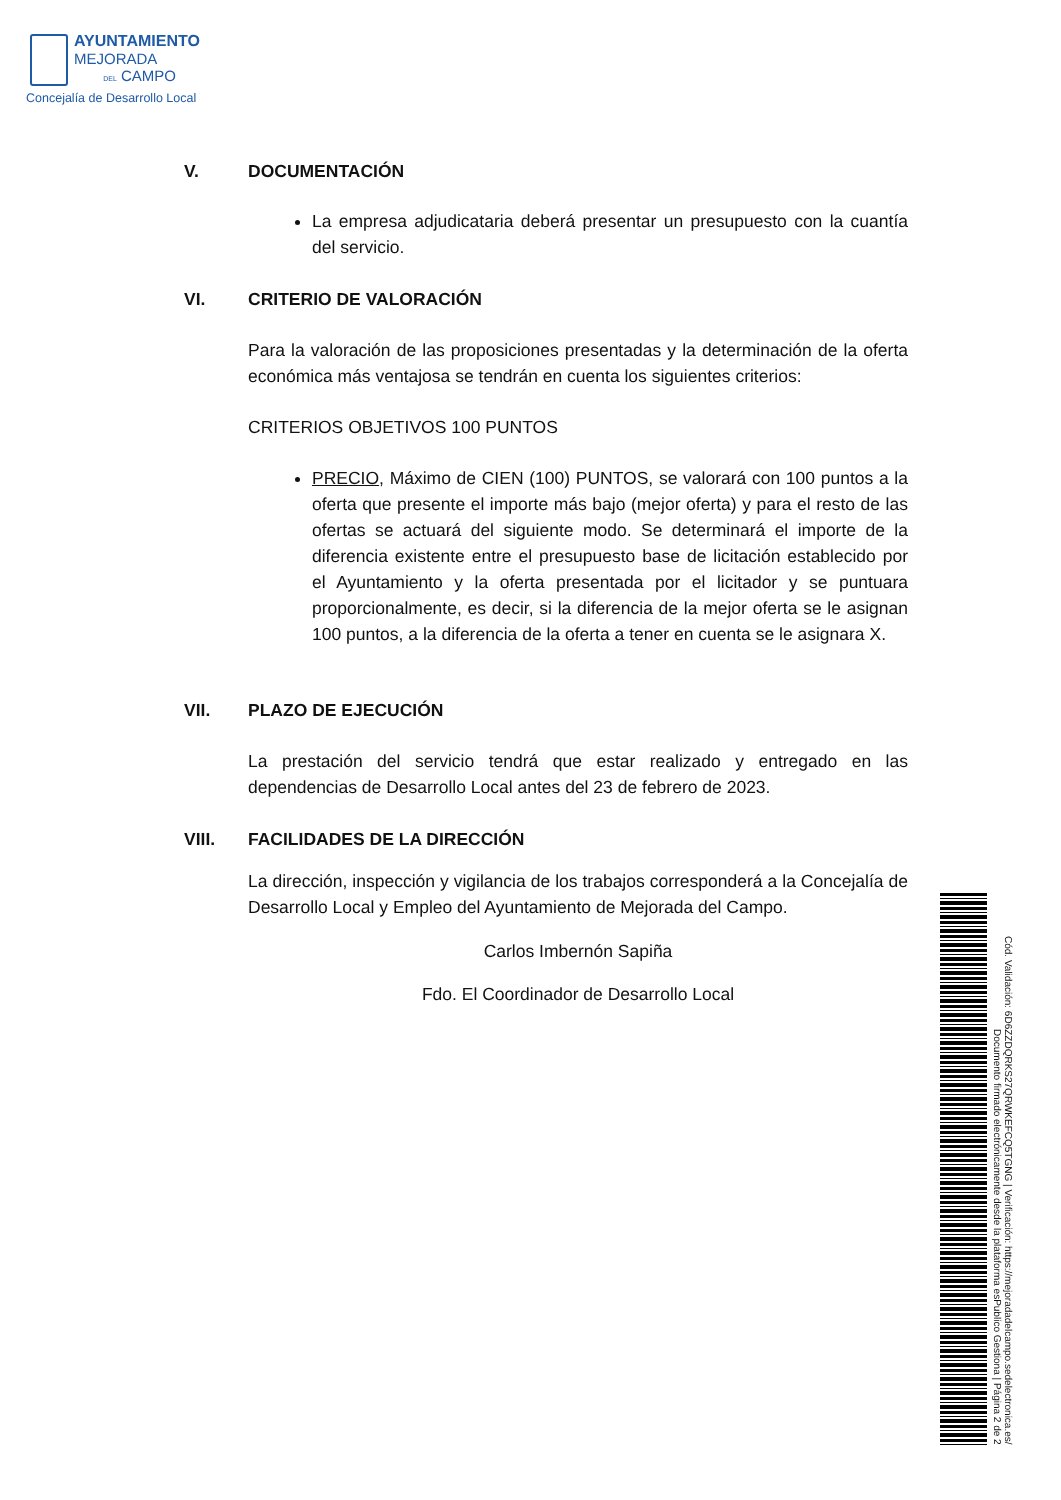AYUNTAMIENTO
MEJORADA
DEL CAMPO
Concejalía de Desarrollo Local
V. DOCUMENTACIÓN
La empresa adjudicataria deberá presentar un presupuesto con la cuantía del servicio.
VI. CRITERIO DE VALORACIÓN
Para la valoración de las proposiciones presentadas y la determinación de la oferta económica más ventajosa se tendrán en cuenta los siguientes criterios:
CRITERIOS OBJETIVOS 100 PUNTOS
PRECIO, Máximo de CIEN (100) PUNTOS, se valorará con 100 puntos a la oferta que presente el importe más bajo (mejor oferta) y para el resto de las ofertas se actuará del siguiente modo. Se determinará el importe de la diferencia existente entre el presupuesto base de licitación establecido por el Ayuntamiento y la oferta presentada por el licitador y se puntuara proporcionalmente, es decir, si la diferencia de la mejor oferta se le asignan 100 puntos, a la diferencia de la oferta a tener en cuenta se le asignara X.
VII. PLAZO DE EJECUCIÓN
La prestación del servicio tendrá que estar realizado y entregado en las dependencias de Desarrollo Local antes del 23 de febrero de 2023.
VIII. FACILIDADES DE LA DIRECCIÓN
La dirección, inspección y vigilancia de los trabajos corresponderá a la Concejalía de Desarrollo Local y Empleo del Ayuntamiento de Mejorada del Campo.
Carlos Imbernón Sapiña
Fdo. El Coordinador de Desarrollo Local
Cód. Validación: 6D6ZZDQRKS27QRWKEFCQ5TGNG | Verificación: https://mejoradadelcampo.sedelectronica.es/
Documento firmado electrónicamente desde la plataforma esPublico Gestiona | Página 2 de 2